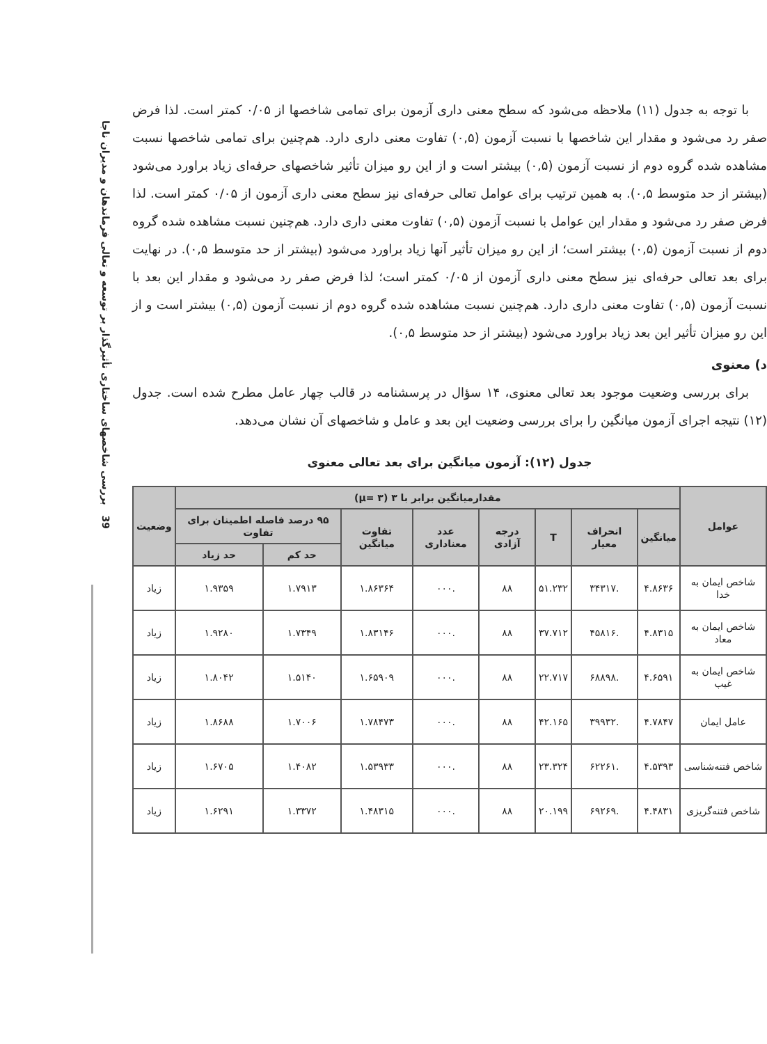39 بررسی شاخصهای ساختاری تأثیرگذار بر توسعه و تعالی فرماندهان و مدیران ناجا
با توجه به جدول (۱۱) ملاحظه می‌شود که سطح معنی داری آزمون برای تمامی شاخصها از ۰/۰۵ کمتر است. لذا فرض صفر رد می‌شود و مقدار این شاخصها با نسبت آزمون (۰,۵) تفاوت معنی داری دارد. هم‌چنین برای تمامی شاخصها نسبت مشاهده شده گروه دوم از نسبت آزمون (۰,۵) بیشتر است و از این رو میزان تأثیر شاخصهای حرفه‌ای زیاد براورد می‌شود (بیشتر از حد متوسط ۰,۵). به همین ترتیب برای عوامل تعالی حرفه‌ای نیز سطح معنی داری آزمون از ۰/۰۵ کمتر است. لذا فرض صفر رد می‌شود و مقدار این عوامل با نسبت آزمون (۰,۵) تفاوت معنی داری دارد. هم‌چنین نسبت مشاهده شده گروه دوم از نسبت آزمون (۰,۵) بیشتر است؛ از این رو میزان تأثیر آنها زیاد براورد می‌شود (بیشتر از حد متوسط ۰,۵). در نهایت برای بعد تعالی حرفه‌ای نیز سطح معنی داری آزمون از ۰/۰۵ کمتر است؛ لذا فرض صفر رد می‌شود و مقدار این بعد با نسبت آزمون (۰,۵) تفاوت معنی داری دارد. هم‌چنین نسبت مشاهده شده گروه دوم از نسبت آزمون (۰,۵) بیشتر است و از این رو میزان تأثیر این بعد زیاد براورد می‌شود (بیشتر از حد متوسط ۰,۵).
د) معنوی
برای بررسی وضعیت موجود بعد تعالی معنوی، ۱۴ سؤال در پرسشنامه در قالب چهار عامل مطرح شده است. جدول (۱۲) نتیجه اجرای آزمون میانگین را برای بررسی وضعیت این بعد و عامل و شاخصهای آن نشان می‌دهد.
جدول (۱۲): آزمون میانگین برای بعد تعالی معنوی
| عوامل | مقدارمیانگین برابر با ۳ (μ= ۳) | | | | | | | | وضعیت |
| --- | --- | --- | --- | --- | --- | --- | --- | --- | --- |
| | میانگین | انحراف معیار | T | درجه آزادی | عدد معناداری | تفاوت میانگین | ۹۵ درصد فاصله اطمینان برای تفاوت | | |
| | | | | | | | حد کم | حد زیاد | |
| شاخص ایمان به خدا | ۴.۸۶۳۶ | .۳۴۳۱۷ | ۵۱.۲۳۲ | ۸۸ | .۰۰۰ | ۱.۸۶۳۶۴ | ۱.۷۹۱۳ | ۱.۹۳۵۹ | زیاد |
| شاخص ایمان به معاد | ۴.۸۳۱۵ | .۴۵۸۱۶ | ۳۷.۷۱۲ | ۸۸ | .۰۰۰ | ۱.۸۳۱۴۶ | ۱.۷۳۴۹ | ۱.۹۲۸۰ | زیاد |
| شاخص ایمان به غیب | ۴.۶۵۹۱ | .۶۸۸۹۸ | ۲۲.۷۱۷ | ۸۸ | .۰۰۰ | ۱.۶۵۹۰۹ | ۱.۵۱۴۰ | ۱.۸۰۴۲ | زیاد |
| عامل ایمان | ۴.۷۸۴۷ | .۳۹۹۳۲ | ۴۲.۱۶۵ | ۸۸ | .۰۰۰ | ۱.۷۸۴۷۳ | ۱.۷۰۰۶ | ۱.۸۶۸۸ | زیاد |
| شاخص فتنه‌شناسی | ۴.۵۳۹۳ | .۶۲۲۶۱ | ۲۳.۳۲۴ | ۸۸ | .۰۰۰ | ۱.۵۳۹۳۳ | ۱.۴۰۸۲ | ۱.۶۷۰۵ | زیاد |
| شاخص فتنه‌گریزی | ۴.۴۸۳۱ | .۶۹۲۶۹ | ۲۰.۱۹۹ | ۸۸ | .۰۰۰ | ۱.۴۸۳۱۵ | ۱.۳۳۷۲ | ۱.۶۲۹۱ | زیاد |